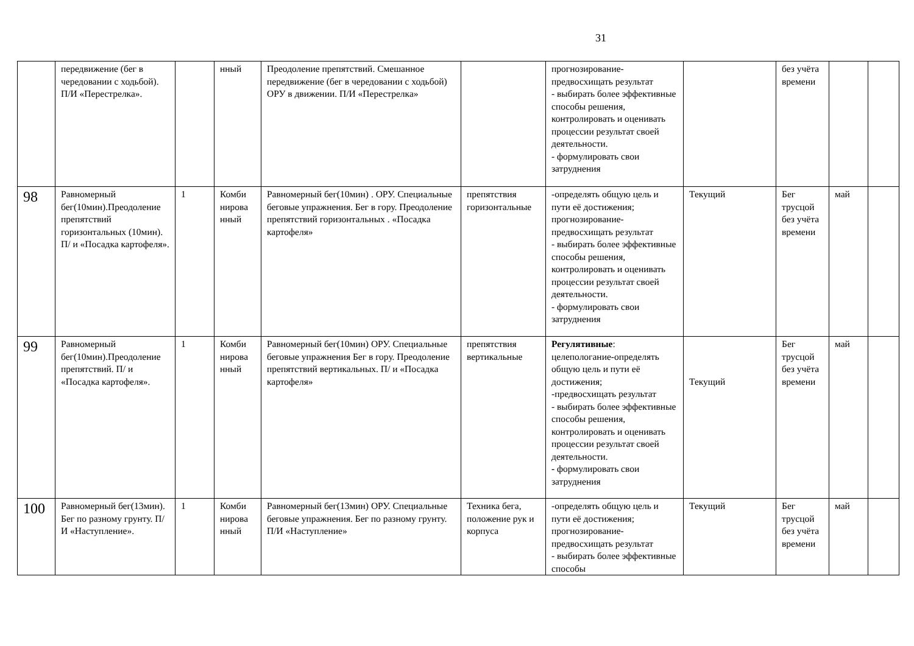31
| | передвижение (бег в чередовании с ходьбой). П/И «Перестрелка». | | нный | Преодоление препятствий. Смешанное передвижение (бег в чередовании с ходьбой) ОРУ в движении. П/И «Перестрелка» | | прогнозирование-предвосхищать результат - выбирать более эффективные способы решения, контролировать и оценивать процессии результат своей деятельности. - формулировать свои затруднения | | без учёта времени | | |
| 98 | Равномерный бег(10мин).Преодоление препятствий горизонтальных (10мин). П/ и «Посадка картофеля». | 1 | Комби нирова нный | Равномерный бег(10мин) . ОРУ. Специальные беговые упражнения. Бег в гору. Преодоление препятствий горизонтальных . «Посадка картофеля» | препятствия горизонтальные | -определять общую цель и пути её достижения; прогнозирование-предвосхищать результат - выбирать более эффективные способы решения, контролировать и оценивать процессии результат своей деятельности. - формулировать свои затруднения | Текущий | Бег трусцой без учёта времени | май | |
| 99 | Равномерный бег(10мин).Преодоление препятствий. П/ и «Посадка картофеля». | 1 | Комби нирова нный | Равномерный бег(10мин) ОРУ. Специальные беговые упражнения Бег в гору. Преодоление препятствий вертикальных. П/ и «Посадка картофеля» | препятствия вертикальные | Регулятивные : целепологание-определять общую цель и пути её достижения; -предвосхищать результат - выбирать более эффективные способы решения, контролировать и оценивать процессии результат своей деятельности. - формулировать свои затруднения | Текущий | Бег трусцой без учёта времени | май | |
| 100 | Равномерный бег(13мин). Бег по разному грунту. П/И «Наступление». | 1 | Комби нирова нный | Равномерный бег(13мин) ОРУ. Специальные беговые упражнения. Бег по разному грунту. П/И «Наступление» | Техника бега, положение рук и корпуса | -определять общую цель и пути её достижения; прогнозирование-предвосхищать результат - выбирать более эффективные способы | Текущий | Бег трусцой без учёта времени | май | |